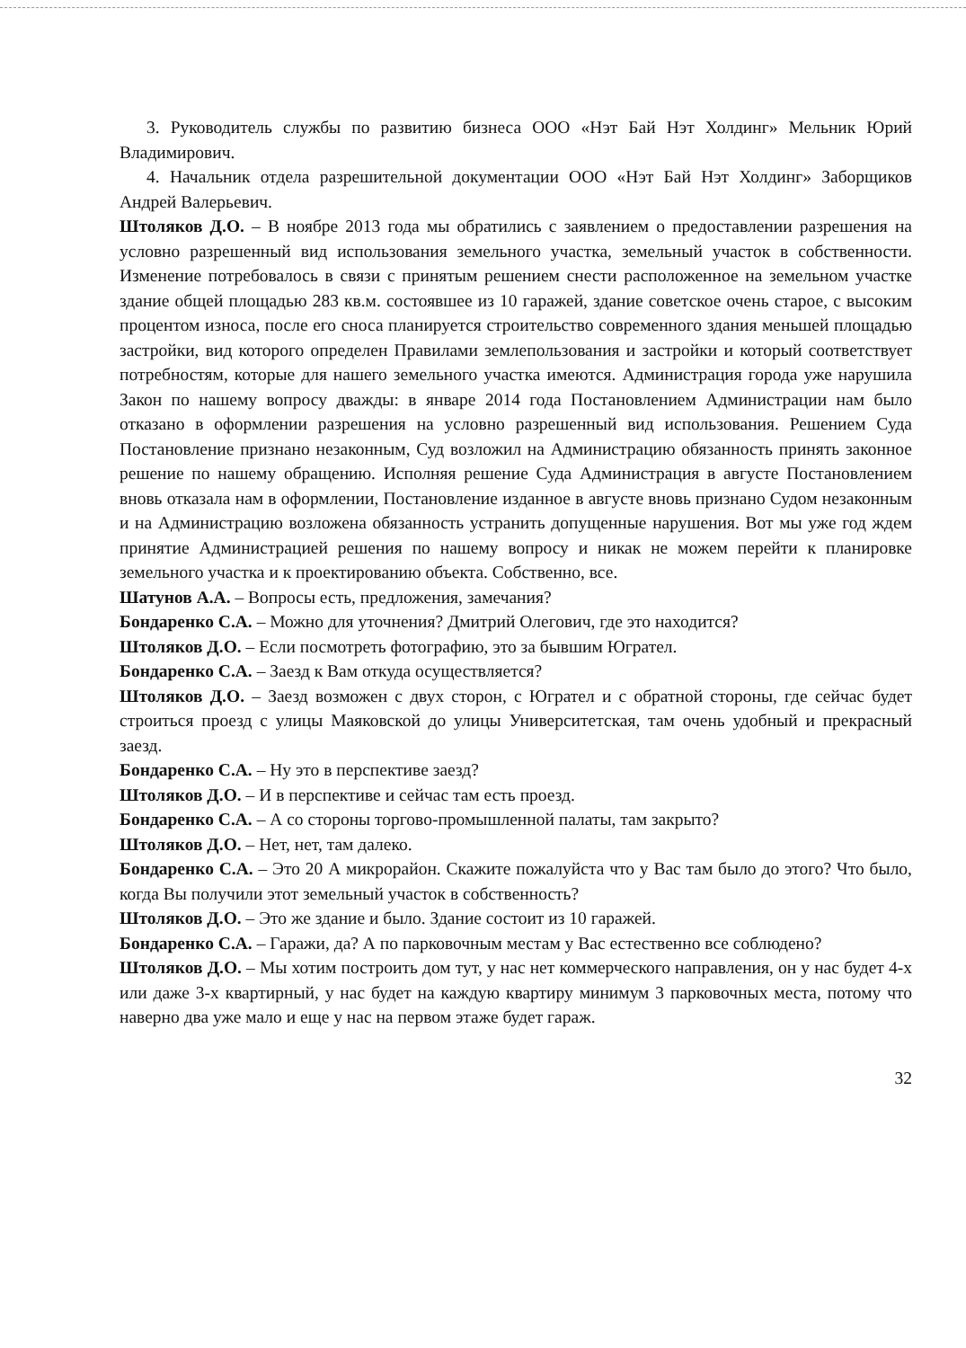3. Руководитель службы по развитию бизнеса ООО «Нэт Бай Нэт Холдинг» Мельник Юрий Владимирович.
4. Начальник отдела разрешительной документации ООО «Нэт Бай Нэт Холдинг» Заборщиков Андрей Валерьевич.
Штоляков Д.О. – В ноябре 2013 года мы обратились с заявлением о предоставлении разрешения на условно разрешенный вид использования земельного участка, земельный участок в собственности. Изменение потребовалось в связи с принятым решением снести расположенное на земельном участке здание общей площадью 283 кв.м. состоявшее из 10 гаражей, здание советское очень старое, с высоким процентом износа, после его сноса планируется строительство современного здания меньшей площадью застройки, вид которого определен Правилами землепользования и застройки и который соответствует потребностям, которые для нашего земельного участка имеются. Администрация города уже нарушила Закон по нашему вопросу дважды: в январе 2014 года Постановлением Администрации нам было отказано в оформлении разрешения на условно разрешенный вид использования. Решением Суда Постановление признано незаконным, Суд возложил на Администрацию обязанность принять законное решение по нашему обращению. Исполняя решение Суда Администрация в августе Постановлением вновь отказала нам в оформлении, Постановление изданное в августе вновь признано Судом незаконным и на Администрацию возложена обязанность устранить допущенные нарушения. Вот мы уже год ждем принятие Администрацией решения по нашему вопросу и никак не можем перейти к планировке земельного участка и к проектированию объекта. Собственно, все.
Шатунов А.А. – Вопросы есть, предложения, замечания?
Бондаренко С.А. – Можно для уточнения? Дмитрий Олегович, где это находится?
Штоляков Д.О. – Если посмотреть фотографию, это за бывшим Югрател.
Бондаренко С.А. – Заезд к Вам откуда осуществляется?
Штоляков Д.О. – Заезд возможен с двух сторон, с Югрател и с обратной стороны, где сейчас будет строиться проезд с улицы Маяковской до улицы Университетская, там очень удобный и прекрасный заезд.
Бондаренко С.А. – Ну это в перспективе заезд?
Штоляков Д.О. – И в перспективе и сейчас там есть проезд.
Бондаренко С.А. – А со стороны торгово-промышленной палаты, там закрыто?
Штоляков Д.О. – Нет, нет, там далеко.
Бондаренко С.А. – Это 20 А микрорайон. Скажите пожалуйста что у Вас там было до этого? Что было, когда Вы получили этот земельный участок в собственность?
Штоляков Д.О. – Это же здание и было. Здание состоит из 10 гаражей.
Бондаренко С.А. – Гаражи, да? А по парковочным местам у Вас естественно все соблюдено?
Штоляков Д.О. – Мы хотим построить дом тут, у нас нет коммерческого направления, он у нас будет 4-х или даже 3-х квартирный, у нас будет на каждую квартиру минимум 3 парковочных места, потому что наверно два уже мало и еще у нас на первом этаже будет гараж.
32